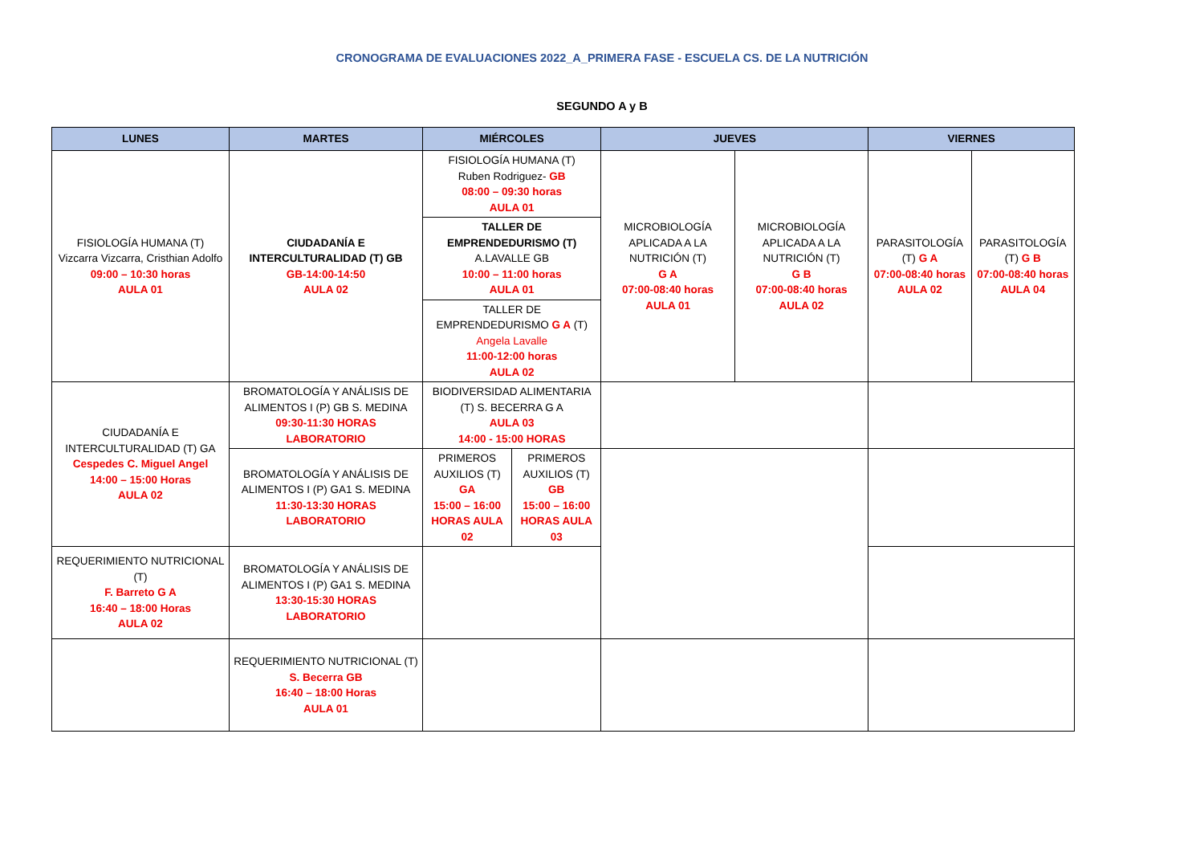CRONOGRAMA DE EVALUACIONES 2022_A_PRIMERA FASE - ESCUELA CS. DE LA NUTRICIÓN
SEGUNDO A y B
| LUNES | MARTES | MIÉRCOLES | | JUEVES | | VIERNES | |
| --- | --- | --- | --- | --- | --- | --- | --- |
| FISIOLOGÍA HUMANA (T) Vizcarra Vizcarra, Cristhian Adolfo 09:00 – 10:30 horas AULA 01 | CIUDADANÍA E INTERCULTURALIDAD (T) GB GB-14:00-14:50 AULA 02 | FISIOLOGÍA HUMANA (T) Ruben Rodriguez- GB 08:00 – 09:30 horas AULA 01 | | MICROBIOLOGÍA APLICADA A LA NUTRICIÓN (T) G A 07:00-08:40 horas AULA 01 | MICROBIOLOGÍA APLICADA A LA NUTRICIÓN (T) G B 07:00-08:40 horas AULA 02 | PARASITOLOGÍA (T) G A 07:00-08:40 horas AULA 02 | PARASITOLOGÍA (T) G B 07:00-08:40 horas AULA 04 |
| | | TALLER DE EMPRENDEDURISMO (T) A.LAVALLE GB 10:00 – 11:00 horas AULA 01 | | | | | |
| | | TALLER DE EMPRENDEDURISMO G A (T) Angela Lavalle 11:00-12:00 horas AULA 02 | | | | | |
| CIUDADANÍA E INTERCULTURALIDAD (T) GA Cespedes C. Miguel Angel 14:00 – 15:00 Horas AULA 02 | BROMATOLOGÍA Y ANÁLISIS DE ALIMENTOS I (P) GB S. MEDINA 09:30-11:30 HORAS LABORATORIO | BIODIVERSIDAD ALIMENTARIA (T) S. BECERRA G A AULA 03 14:00 - 15:00 HORAS | | | | | |
| | BROMATOLOGÍA Y ANÁLISIS DE ALIMENTOS I (P) GA1 S. MEDINA 11:30-13:30 HORAS LABORATORIO | PRIMEROS AUXILIOS (T) GA 15:00 – 16:00 HORAS AULA 02 | PRIMEROS AUXILIOS (T) GB 15:00 – 16:00 HORAS AULA 03 | | | | |
| REQUERIMIENTO NUTRICIONAL (T) F. Barreto G A 16:40 – 18:00 Horas AULA 02 | BROMATOLOGÍA Y ANÁLISIS DE ALIMENTOS I (P) GA1 S. MEDINA 13:30-15:30 HORAS LABORATORIO | | | | | | |
| | REQUERIMIENTO NUTRICIONAL (T) S. Becerra GB 16:40 – 18:00 Horas AULA 01 | | | | | | |